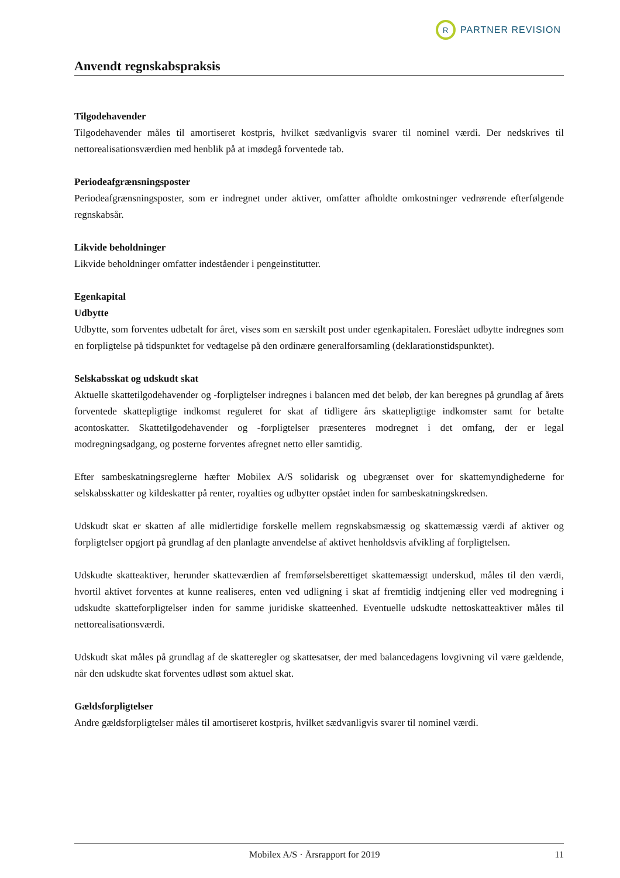R
PARTNER REVISION
Anvendt regnskabspraksis
Tilgodehavender
Tilgodehavender måles til amortiseret kostpris, hvilket sædvanligvis svarer til nominel værdi. Der nedskrives til nettorealisationsværdien med henblik på at imødegå forventede tab.
Periodeafgrænsningsposter
Periodeafgrænsningsposter, som er indregnet under aktiver, omfatter afholdte omkostninger vedrørende efterfølgende regnskabsår.
Likvide beholdninger
Likvide beholdninger omfatter indeståender i pengeinstitutter.
Egenkapital
Udbytte
Udbytte, som forventes udbetalt for året, vises som en særskilt post under egenkapitalen. Foreslået udbytte indregnes som en forpligtelse på tidspunktet for vedtagelse på den ordinære generalforsamling (deklarationstidspunktet).
Selskabsskat og udskudt skat
Aktuelle skattetilgodehavender og -forpligtelser indregnes i balancen med det beløb, der kan beregnes på grundlag af årets forventede skattepligtige indkomst reguleret for skat af tidligere års skattepligtige indkomster samt for betalte acontoskatter. Skattetilgodehavender og -forpligtelser præsenteres modregnet i det omfang, der er legal modregningsadgang, og posterne forventes afregnet netto eller samtidig.
Efter sambeskatningsreglerne hæfter Mobilex A/S solidarisk og ubegrænset over for skattemyndighederne for selskabsskatter og kildeskatter på renter, royalties og udbytter opstået inden for sambeskatningskredsen.
Udskudt skat er skatten af alle midlertidige forskelle mellem regnskabsmæssig og skattemæssig værdi af aktiver og forpligtelser opgjort på grundlag af den planlagte anvendelse af aktivet henholdsvis afvikling af forpligtelsen.
Udskudte skatteaktiver, herunder skatteværdien af fremførselsberettiget skattemæssigt underskud, måles til den værdi, hvortil aktivet forventes at kunne realiseres, enten ved udligning i skat af fremtidig indtjening eller ved modregning i udskudte skatteforpligtelser inden for samme juridiske skatteenhed. Eventuelle udskudte nettoskatteaktiver måles til nettorealisationsværdi.
Udskudt skat måles på grundlag af de skatteregler og skattesatser, der med balancedagens lovgivning vil være gældende, når den udskudte skat forventes udløst som aktuel skat.
Gældsforpligtelser
Andre gældsforpligtelser måles til amortiseret kostpris, hvilket sædvanligvis svarer til nominel værdi.
Mobilex A/S · Årsrapport for 2019 11